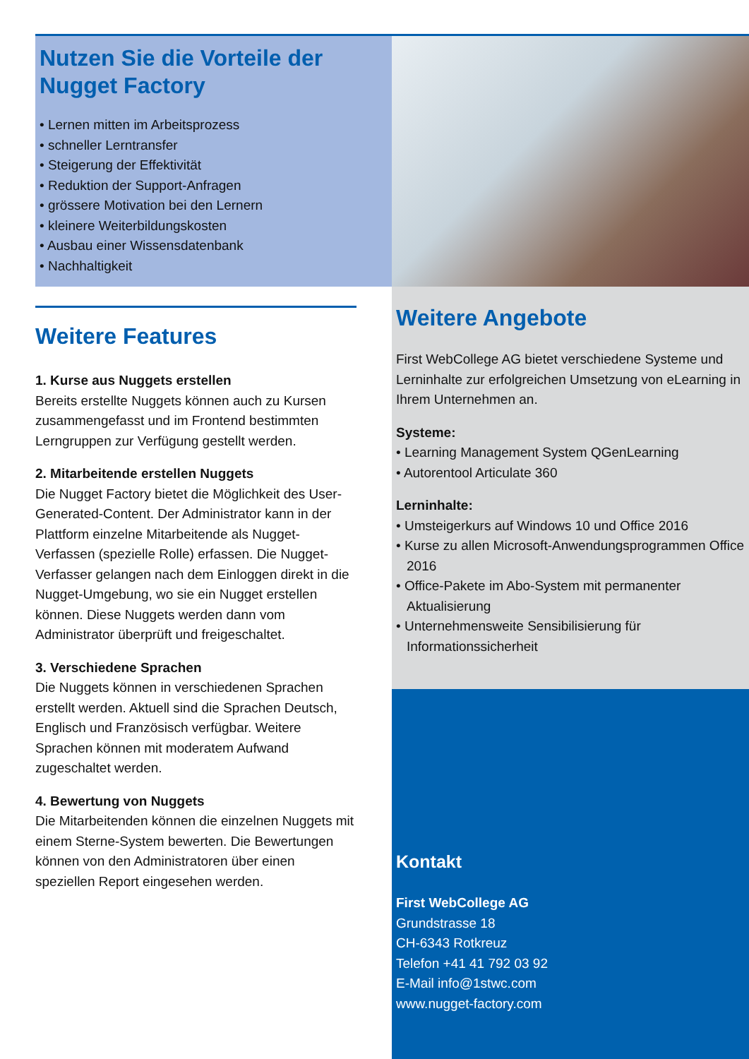Nutzen Sie die Vorteile der Nugget Factory
• Lernen mitten im Arbeitsprozess
• schneller Lerntransfer
• Steigerung der Effektivität
• Reduktion der Support-Anfragen
• grössere Motivation bei den Lernern
• kleinere Weiterbildungskosten
• Ausbau einer Wissensdatenbank
• Nachhaltigkeit
Weitere Features
1. Kurse aus Nuggets erstellen
Bereits erstellte Nuggets können auch zu Kursen zusammengefasst und im Frontend bestimmten Lerngruppen zur Verfügung gestellt werden.
2. Mitarbeitende erstellen Nuggets
Die Nugget Factory bietet die Möglichkeit des User-Generated-Content. Der Administrator kann in der Plattform einzelne Mitarbeitende als Nugget-Verfassen (spezielle Rolle) erfassen. Die Nugget-Verfasser gelangen nach dem Einloggen direkt in die Nugget-Umgebung, wo sie ein Nugget erstellen können. Diese Nuggets werden dann vom Administrator überprüft und freigeschaltet.
3. Verschiedene Sprachen
Die Nuggets können in verschiedenen Sprachen erstellt werden. Aktuell sind die Sprachen Deutsch, Englisch und Französisch verfügbar. Weitere Sprachen können mit moderatem Aufwand zugeschaltet werden.
4. Bewertung von Nuggets
Die Mitarbeitenden können die einzelnen Nuggets mit einem Sterne-System bewerten. Die Bewertungen können von den Administratoren über einen speziellen Report eingesehen werden.
Weitere Angebote
First WebCollege AG bietet verschiedene Systeme und Lerninhalte zur erfolgreichen Umsetzung von eLearning in Ihrem Unternehmen an.
Systeme:
• Learning Management System QGenLearning
• Autorentool Articulate 360
Lerninhalte:
• Umsteigerkurs auf Windows 10 und Office 2016
• Kurse zu allen Microsoft-Anwendungsprogrammen Office 2016
• Office-Pakete im Abo-System mit permanenter Aktualisierung
• Unternehmensweite Sensibilisierung für Informationssicherheit
Kontakt
First WebCollege AG
Grundstrasse 18
CH-6343 Rotkreuz
Telefon +41 41 792 03 92
E-Mail info@1stwc.com
www.nugget-factory.com